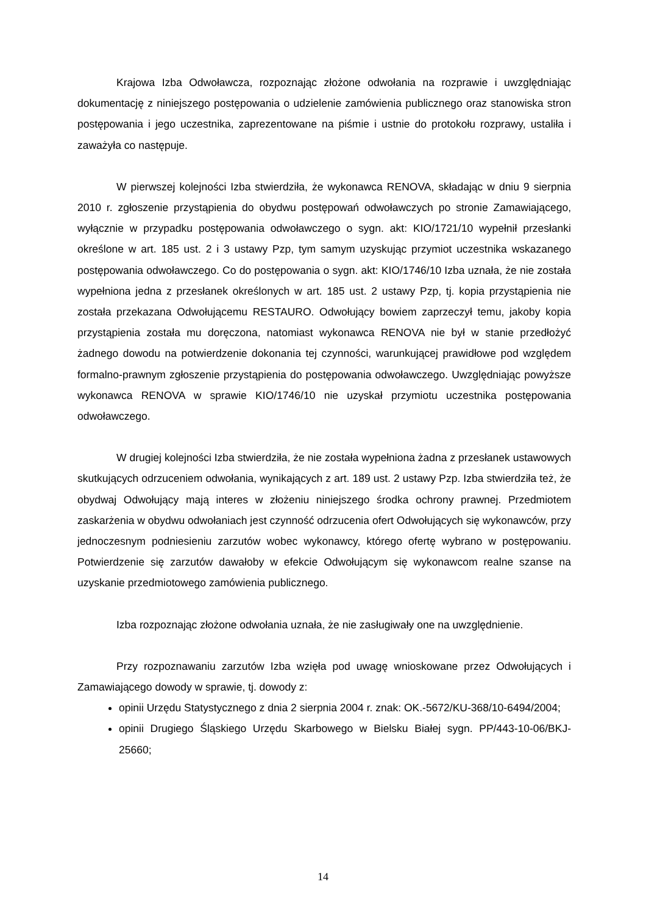Krajowa Izba Odwoławcza, rozpoznając złożone odwołania na rozprawie i uwzględniając dokumentację z niniejszego postępowania o udzielenie zamówienia publicznego oraz stanowiska stron postępowania i jego uczestnika, zaprezentowane na piśmie i ustnie do protokołu rozprawy, ustaliła i zaważyła co następuje.
W pierwszej kolejności Izba stwierdziła, że wykonawca RENOVA, składając w dniu 9 sierpnia 2010 r. zgłoszenie przystąpienia do obydwu postępowań odwoławczych po stronie Zamawiającego, wyłącznie w przypadku postępowania odwoławczego o sygn. akt: KIO/1721/10 wypełnił przesłanki określone w art. 185 ust. 2 i 3 ustawy Pzp, tym samym uzyskując przymiot uczestnika wskazanego postępowania odwoławczego. Co do postępowania o sygn. akt: KIO/1746/10 Izba uznała, że nie została wypełniona jedna z przesłanek określonych w art. 185 ust. 2 ustawy Pzp, tj. kopia przystąpienia nie została przekazana Odwołującemu RESTAURO. Odwołujący bowiem zaprzeczył temu, jakoby kopia przystąpienia została mu doręczona, natomiast wykonawca RENOVA nie był w stanie przedłożyć żadnego dowodu na potwierdzenie dokonania tej czynności, warunkującej prawidłowe pod względem formalno-prawnym zgłoszenie przystąpienia do postępowania odwoławczego. Uwzględniając powyższe wykonawca RENOVA w sprawie KIO/1746/10 nie uzyskał przymiotu uczestnika postępowania odwoławczego.
W drugiej kolejności Izba stwierdziła, że nie została wypełniona żadna z przesłanek ustawowych skutkujących odrzuceniem odwołania, wynikających z art. 189 ust. 2 ustawy Pzp. Izba stwierdziła też, że obydwaj Odwołujący mają interes w złożeniu niniejszego środka ochrony prawnej. Przedmiotem zaskarżenia w obydwu odwołaniach jest czynność odrzucenia ofert Odwołujących się wykonawców, przy jednoczesnym podniesieniu zarzutów wobec wykonawcy, którego ofertę wybrano w postępowaniu. Potwierdzenie się zarzutów dawałoby w efekcie Odwołującym się wykonawcom realne szanse na uzyskanie przedmiotowego zamówienia publicznego.
Izba rozpoznając złożone odwołania uznała, że nie zasługiwały one na uwzględnienie.
Przy rozpoznawaniu zarzutów Izba wzięła pod uwagę wnioskowane przez Odwołujących i Zamawiającego dowody w sprawie, tj. dowody z:
opinii Urzędu Statystycznego z dnia 2 sierpnia 2004 r. znak: OK.-5672/KU-368/10-6494/2004;
opinii Drugiego Śląskiego Urzędu Skarbowego w Bielsku Białej sygn. PP/443-10-06/BKJ-25660;
14